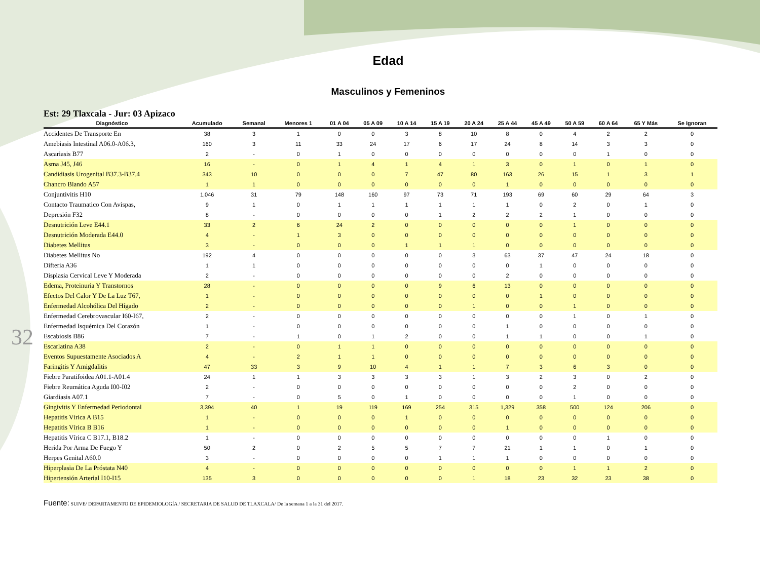32
Edad
Masculinos y Femeninos
Est: 29 Tlaxcala - Jur: 03 Apizaco
| Diagnóstico | Acumulado | Semanal | Menores 1 | 01 A 04 | 05 A 09 | 10 A 14 | 15 A 19 | 20 A 24 | 25 A 44 | 45 A 49 | 50 A 59 | 60 A 64 | 65 Y Más | Se Ignoran |
| --- | --- | --- | --- | --- | --- | --- | --- | --- | --- | --- | --- | --- | --- | --- |
| Accidentes De Transporte En | 38 | 3 | 1 | 0 | 0 | 3 | 8 | 10 | 8 | 0 | 4 | 2 | 2 | 0 |
| Amebiasis Intestinal A06.0-A06.3, | 160 | 3 | 11 | 33 | 24 | 17 | 6 | 17 | 24 | 8 | 14 | 3 | 3 | 0 |
| Ascariasis B77 | 2 | - | 0 | 1 | 0 | 0 | 0 | 0 | 0 | 0 | 0 | 1 | 0 | 0 |
| Asma J45, J46 | 16 | - | 0 | 1 | 4 | 1 | 4 | 1 | 3 | 0 | 1 | 0 | 1 | 0 |
| Candidiasis Urogenital B37.3-B37.4 | 343 | 10 | 0 | 0 | 0 | 7 | 47 | 80 | 163 | 26 | 15 | 1 | 3 | 1 |
| Chancro Blando A57 | 1 | 1 | 0 | 0 | 0 | 0 | 0 | 0 | 1 | 0 | 0 | 0 | 0 | 0 |
| Conjuntivitis H10 | 1,046 | 31 | 79 | 148 | 160 | 97 | 73 | 71 | 193 | 69 | 60 | 29 | 64 | 3 |
| Contacto Traumatico Con Avispas, | 9 | 1 | 0 | 1 | 1 | 1 | 1 | 1 | 1 | 0 | 2 | 0 | 1 | 0 |
| Depresión F32 | 8 | - | 0 | 0 | 0 | 0 | 1 | 2 | 2 | 2 | 1 | 0 | 0 | 0 |
| Desnutrición Leve E44.1 | 33 | 2 | 6 | 24 | 2 | 0 | 0 | 0 | 0 | 0 | 1 | 0 | 0 | 0 |
| Desnutrición Moderada E44.0 | 4 | - | 1 | 3 | 0 | 0 | 0 | 0 | 0 | 0 | 0 | 0 | 0 | 0 |
| Diabetes Mellitus | 3 | - | 0 | 0 | 0 | 1 | 1 | 1 | 0 | 0 | 0 | 0 | 0 | 0 |
| Diabetes Mellitus No | 192 | 4 | 0 | 0 | 0 | 0 | 0 | 3 | 63 | 37 | 47 | 24 | 18 | 0 |
| Difteria A36 | 1 | 1 | 0 | 0 | 0 | 0 | 0 | 0 | 0 | 1 | 0 | 0 | 0 | 0 |
| Displasia Cervical Leve Y Moderada | 2 | - | 0 | 0 | 0 | 0 | 0 | 0 | 2 | 0 | 0 | 0 | 0 | 0 |
| Edema, Proteinuria Y Transtornos | 28 | - | 0 | 0 | 0 | 0 | 9 | 6 | 13 | 0 | 0 | 0 | 0 | 0 |
| Efectos Del Calor Y De La Luz T67, | 1 | - | 0 | 0 | 0 | 0 | 0 | 0 | 0 | 1 | 0 | 0 | 0 | 0 |
| Enfermedad Alcohólica Del Hígado | 2 | - | 0 | 0 | 0 | 0 | 0 | 1 | 0 | 0 | 1 | 0 | 0 | 0 |
| Enfermedad Cerebrovascular I60-I67, | 2 | - | 0 | 0 | 0 | 0 | 0 | 0 | 0 | 0 | 1 | 0 | 1 | 0 |
| Enfermedad Isquémica Del Corazón | 1 | - | 0 | 0 | 0 | 0 | 0 | 0 | 1 | 0 | 0 | 0 | 0 | 0 |
| Escabiosis B86 | 7 | - | 1 | 0 | 1 | 2 | 0 | 0 | 1 | 1 | 0 | 0 | 1 | 0 |
| Escarlatina A38 | 2 | - | 0 | 1 | 1 | 0 | 0 | 0 | 0 | 0 | 0 | 0 | 0 | 0 |
| Eventos Supuestamente Asociados A | 4 | - | 2 | 1 | 1 | 0 | 0 | 0 | 0 | 0 | 0 | 0 | 0 | 0 |
| Faringitis Y Amigdalitis | 47 | 33 | 3 | 9 | 10 | 4 | 1 | 1 | 7 | 3 | 6 | 3 | 0 | 0 |
| Fiebre Paratifoidea A01.1-A01.4 | 24 | 1 | 1 | 3 | 3 | 3 | 3 | 1 | 3 | 2 | 3 | 0 | 2 | 0 |
| Fiebre Reumática Aguda I00-I02 | 2 | - | 0 | 0 | 0 | 0 | 0 | 0 | 0 | 0 | 2 | 0 | 0 | 0 |
| Giardiasis A07.1 | 7 | - | 0 | 5 | 0 | 1 | 0 | 0 | 0 | 0 | 1 | 0 | 0 | 0 |
| Gingivitis Y Enfermedad Periodontal | 3,394 | 40 | 1 | 19 | 119 | 169 | 254 | 315 | 1,329 | 358 | 500 | 124 | 206 | 0 |
| Hepatitis Vírica A B15 | 1 | - | 0 | 0 | 0 | 1 | 0 | 0 | 0 | 0 | 0 | 0 | 0 | 0 |
| Hepatitis Vírica B B16 | 1 | - | 0 | 0 | 0 | 0 | 0 | 0 | 1 | 0 | 0 | 0 | 0 | 0 |
| Hepatitis Vírica C B17.1, B18.2 | 1 | - | 0 | 0 | 0 | 0 | 0 | 0 | 0 | 0 | 0 | 1 | 0 | 0 |
| Herida Por Arma De Fuego Y | 50 | 2 | 0 | 2 | 5 | 5 | 7 | 7 | 21 | 1 | 1 | 0 | 1 | 0 |
| Herpes Genital A60.0 | 3 | - | 0 | 0 | 0 | 0 | 1 | 1 | 1 | 0 | 0 | 0 | 0 | 0 |
| Hiperplasia De La Próstata N40 | 4 | - | 0 | 0 | 0 | 0 | 0 | 0 | 0 | 0 | 1 | 1 | 2 | 0 |
| Hipertensión Arterial I10-I15 | 135 | 3 | 0 | 0 | 0 | 0 | 0 | 1 | 18 | 23 | 32 | 23 | 38 | 0 |
Fuente: SUIVE/ DEPARTAMENTO DE EPIDEMIOLOGÍA / SECRETARIA DE SALUD DE TLAXCALA/ De la semana 1 a la 31 del 2017.